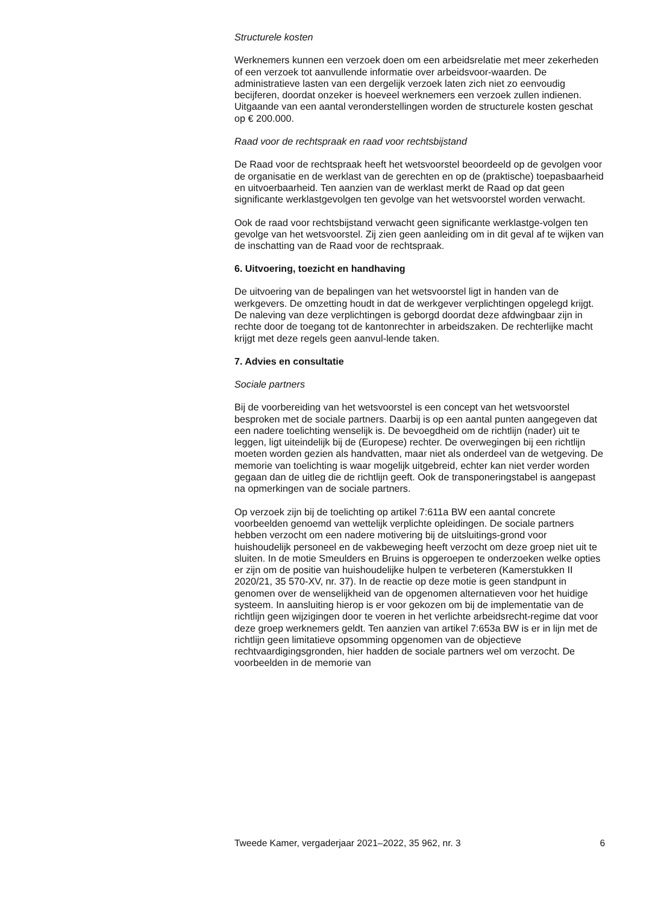Structurele kosten
Werknemers kunnen een verzoek doen om een arbeidsrelatie met meer zekerheden of een verzoek tot aanvullende informatie over arbeidsvoor-waarden. De administratieve lasten van een dergelijk verzoek laten zich niet zo eenvoudig becijferen, doordat onzeker is hoeveel werknemers een verzoek zullen indienen. Uitgaande van een aantal veronderstellingen worden de structurele kosten geschat op € 200.000.
Raad voor de rechtspraak en raad voor rechtsbijstand
De Raad voor de rechtspraak heeft het wetsvoorstel beoordeeld op de gevolgen voor de organisatie en de werklast van de gerechten en op de (praktische) toepasbaarheid en uitvoerbaarheid. Ten aanzien van de werklast merkt de Raad op dat geen significante werklastgevolgen ten gevolge van het wetsvoorstel worden verwacht.
Ook de raad voor rechtsbijstand verwacht geen significante werklastge-volgen ten gevolge van het wetsvoorstel. Zij zien geen aanleiding om in dit geval af te wijken van de inschatting van de Raad voor de rechtspraak.
6. Uitvoering, toezicht en handhaving
De uitvoering van de bepalingen van het wetsvoorstel ligt in handen van de werkgevers. De omzetting houdt in dat de werkgever verplichtingen opgelegd krijgt. De naleving van deze verplichtingen is geborgd doordat deze afdwingbaar zijn in rechte door de toegang tot de kantonrechter in arbeidszaken. De rechterlijke macht krijgt met deze regels geen aanvul-lende taken.
7. Advies en consultatie
Sociale partners
Bij de voorbereiding van het wetsvoorstel is een concept van het wetsvoorstel besproken met de sociale partners. Daarbij is op een aantal punten aangegeven dat een nadere toelichting wenselijk is. De bevoegdheid om de richtlijn (nader) uit te leggen, ligt uiteindelijk bij de (Europese) rechter. De overwegingen bij een richtlijn moeten worden gezien als handvatten, maar niet als onderdeel van de wetgeving. De memorie van toelichting is waar mogelijk uitgebreid, echter kan niet verder worden gegaan dan de uitleg die de richtlijn geeft. Ook de transponeringstabel is aangepast na opmerkingen van de sociale partners.
Op verzoek zijn bij de toelichting op artikel 7:611a BW een aantal concrete voorbeelden genoemd van wettelijk verplichte opleidingen. De sociale partners hebben verzocht om een nadere motivering bij de uitsluitings-grond voor huishoudelijk personeel en de vakbeweging heeft verzocht om deze groep niet uit te sluiten. In de motie Smeulders en Bruins is opgeroepen te onderzoeken welke opties er zijn om de positie van huishoudelijke hulpen te verbeteren (Kamerstukken II 2020/21, 35 570-XV, nr. 37). In de reactie op deze motie is geen standpunt in genomen over de wenselijkheid van de opgenomen alternatieven voor het huidige systeem. In aansluiting hierop is er voor gekozen om bij de implementatie van de richtlijn geen wijzigingen door te voeren in het verlichte arbeidsrecht-regime dat voor deze groep werknemers geldt. Ten aanzien van artikel 7:653a BW is er in lijn met de richtlijn geen limitatieve opsomming opgenomen van de objectieve rechtvaardigingsgronden, hier hadden de sociale partners wel om verzocht. De voorbeelden in de memorie van
Tweede Kamer, vergaderjaar 2021–2022, 35 962, nr. 3 6